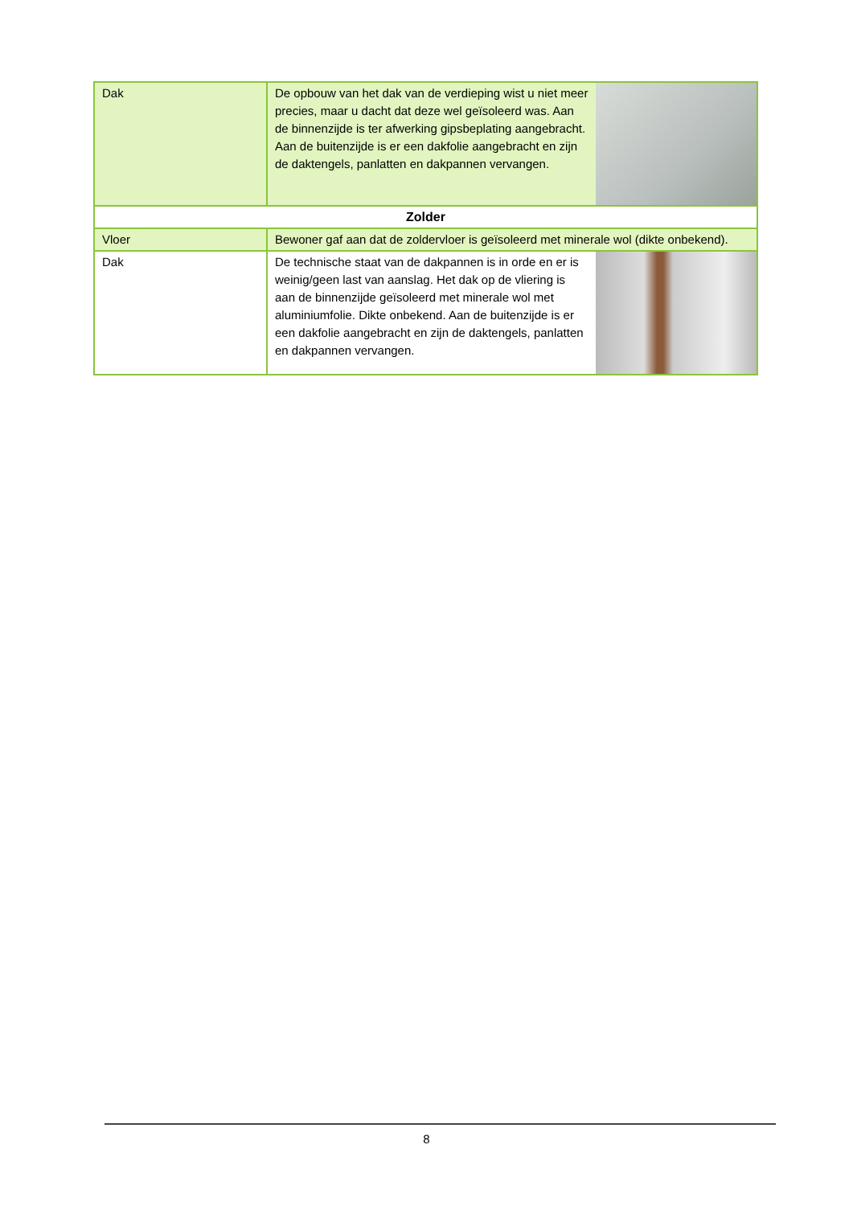| Dak | De opbouw van het dak van de verdieping wist u niet meer precies, maar u dacht dat deze wel geïsoleerd was. Aan de binnenzijde is ter afwerking gipsbeplating aangebracht. Aan de buitenzijde is er een dakfolie aangebracht en zijn de daktengels, panlatten en dakpannen vervangen. | |
| Zolder | | |
| Vloer | Bewoner gaf aan dat de zoldervloer is geïsoleerd met minerale wol (dikte onbekend). | |
| Dak | De technische staat van de dakpannen is in orde en er is weinig/geen last van aanslag. Het dak op de vliering is aan de binnenzijde geïsoleerd met minerale wol met aluminiumfolie. Dikte onbekend. Aan de buitenzijde is er een dakfolie aangebracht en zijn de daktengels, panlatten en dakpannen vervangen. | |
8